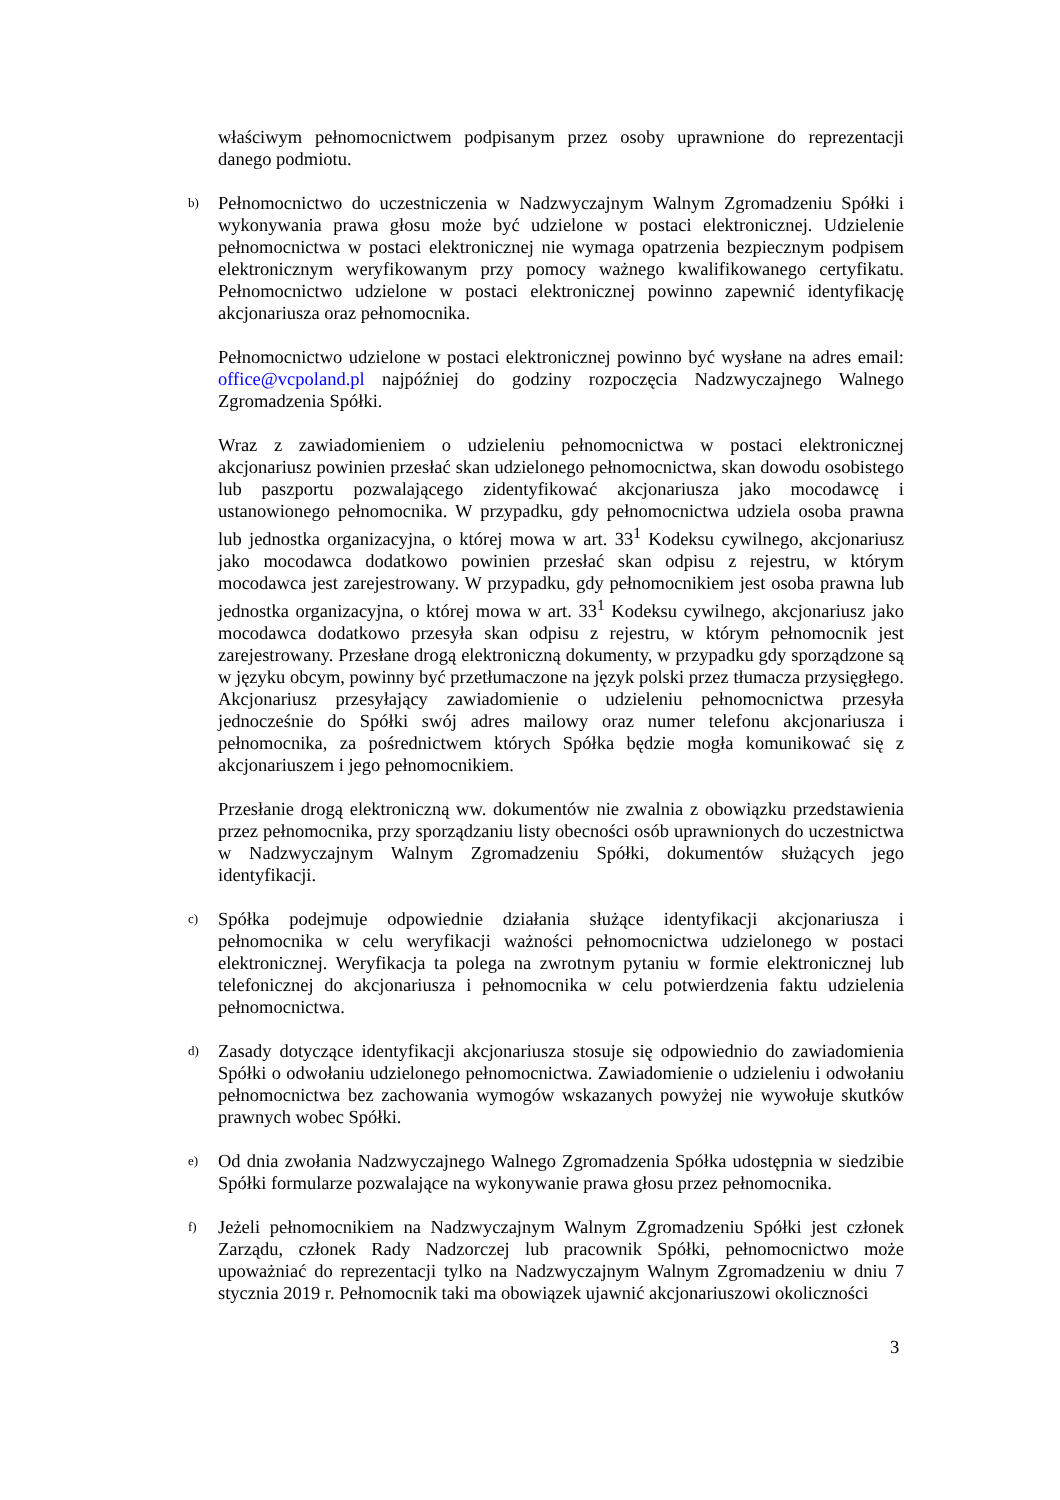właściwym pełnomocnictwem podpisanym przez osoby uprawnione do reprezentacji danego podmiotu.
b)
Pełnomocnictwo do uczestniczenia w Nadzwyczajnym Walnym Zgromadzeniu Spółki i wykonywania prawa głosu może być udzielone w postaci elektronicznej. Udzielenie pełnomocnictwa w postaci elektronicznej nie wymaga opatrzenia bezpiecznym podpisem elektronicznym weryfikowanym przy pomocy ważnego kwalifikowanego certyfikatu. Pełnomocnictwo udzielone w postaci elektronicznej powinno zapewnić identyfikację akcjonariusza oraz pełnomocnika.
Pełnomocnictwo udzielone w postaci elektronicznej powinno być wysłane na adres email: office@vcpoland.pl najpóźniej do godziny rozpoczęcia Nadzwyczajnego Walnego Zgromadzenia Spółki.
Wraz z zawiadomieniem o udzieleniu pełnomocnictwa w postaci elektronicznej akcjonariusz powinien przesłać skan udzielonego pełnomocnictwa, skan dowodu osobistego lub paszportu pozwalającego zidentyfikować akcjonariusza jako mocodawcę i ustanowionego pełnomocnika. W przypadku, gdy pełnomocnictwa udziela osoba prawna lub jednostka organizacyjna, o której mowa w art. 33<sup>1</sup> Kodeksu cywilnego, akcjonariusz jako mocodawca dodatkowo powinien przesłać skan odpisu z rejestru, w którym mocodawca jest zarejestrowany. W przypadku, gdy pełnomocnikiem jest osoba prawna lub jednostka organizacyjna, o której mowa w art. 33<sup>1</sup> Kodeksu cywilnego, akcjonariusz jako mocodawca dodatkowo przesyła skan odpisu z rejestru, w którym pełnomocnik jest zarejestrowany. Przesłane drogą elektroniczną dokumenty, w przypadku gdy sporządzone są w języku obcym, powinny być przetłumaczone na język polski przez tłumacza przysięgłego. Akcjonariusz przesyłający zawiadomienie o udzieleniu pełnomocnictwa przesyła jednocześnie do Spółki swój adres mailowy oraz numer telefonu akcjonariusza i pełnomocnika, za pośrednictwem których Spółka będzie mogła komunikować się z akcjonariuszem i jego pełnomocnikiem.
Przesłanie drogą elektroniczną ww. dokumentów nie zwalnia z obowiązku przedstawienia przez pełnomocnika, przy sporządzaniu listy obecności osób uprawnionych do uczestnictwa w Nadzwyczajnym Walnym Zgromadzeniu Spółki, dokumentów służących jego identyfikacji.
c)
Spółka podejmuje odpowiednie działania służące identyfikacji akcjonariusza i pełnomocnika w celu weryfikacji ważności pełnomocnictwa udzielonego w postaci elektronicznej. Weryfikacja ta polega na zwrotnym pytaniu w formie elektronicznej lub telefonicznej do akcjonariusza i pełnomocnika w celu potwierdzenia faktu udzielenia pełnomocnictwa.
d)
Zasady dotyczące identyfikacji akcjonariusza stosuje się odpowiednio do zawiadomienia Spółki o odwołaniu udzielonego pełnomocnictwa. Zawiadomienie o udzieleniu i odwołaniu pełnomocnictwa bez zachowania wymogów wskazanych powyżej nie wywołuje skutków prawnych wobec Spółki.
e)
Od dnia zwołania Nadzwyczajnego Walnego Zgromadzenia Spółka udostępnia w siedzibie Spółki formularze pozwalające na wykonywanie prawa głosu przez pełnomocnika.
f)
Jeżeli pełnomocnikiem na Nadzwyczajnym Walnym Zgromadzeniu Spółki jest członek Zarządu, członek Rady Nadzorczej lub pracownik Spółki, pełnomocnictwo może upoważniać do reprezentacji tylko na Nadzwyczajnym Walnym Zgromadzeniu w dniu 7 stycznia 2019 r. Pełnomocnik taki ma obowiązek ujawnić akcjonariuszowi okoliczności
3